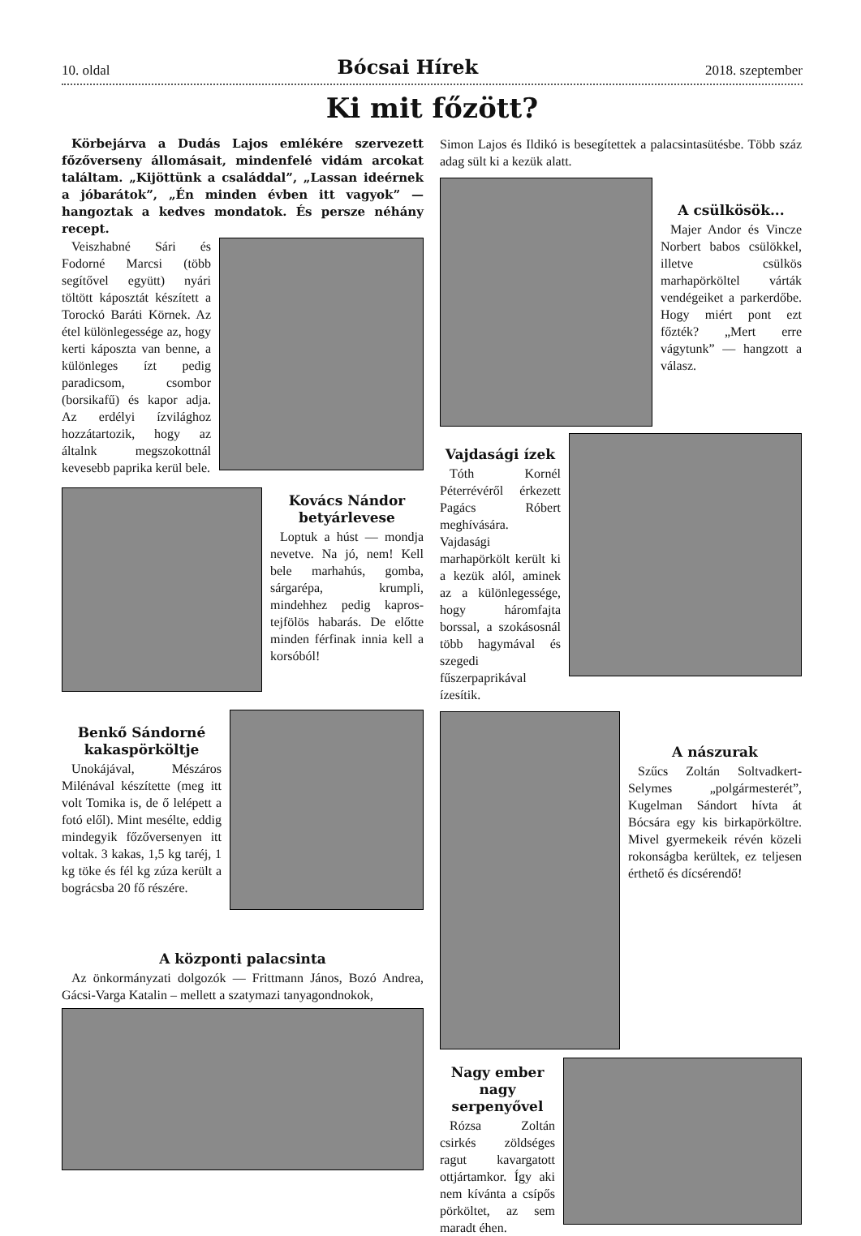10. oldal Bócsai Hírek 2018. szeptember
Ki mit főzött?
Körbejárva a Dudás Lajos emlékére szervezett főzőverseny állomásait, mindenfelé vidám arcokat találtam. „Kijöttünk a családdal”, „Lassan ideérnek a jóbarátok”, „Én minden évben itt vagyok” — hangoztak a kedves mondatok. És persze néhány recept.
Veiszhabné Sári és Fodorné Marcsi (több segítővel együtt) nyári töltött káposztát készített a Torockó Baráti Körnek. Az étel különlegessége az, hogy kerti káposzta van benne, a különleges ízt pedig paradicsom, csombor (borsikafű) és kapor adja. Az erdélyi ízvilághoz hozzátartozik, hogy az általnk megszokottnál kevesebb paprika kerül bele.
Kovács Nándor betyárlevese
Loptuk a húst — mondja nevetve. Na jó, nem! Kell bele marhahús, gomba, sárgarépa, krumpli, mindehhez pedig kapros-tejfölös habarás. De előtte minden férfinak innia kell a korsóból!
Benkő Sándorné kakaspörköltje
Unokájával, Mészáros Milénával készítette (meg itt volt Tomika is, de ő lelépett a fotó elől). Mint mesélte, eddig mindegyik főzőversenyen itt voltak. 3 kakas, 1,5 kg taréj, 1 kg töke és fél kg zúza került a bográcsba 20 fő részére.
A központi palacsinta
Az önkormányzati dolgozók — Frittmann János, Bozó Andrea, Gácsi-Varga Katalin – mellett a szatymazi tanyagondnokok,
Simon Lajos és Ildikó is besegítettek a palacsintasütésbe. Több száz adag sült ki a kezük alatt.
A csülkösök...
Majer Andor és Vincze Norbert babos csülökkel, illetve csülkös marhapörköltel várták vendégeiket a parkerdőbe. Hogy miért pont ezt főzték? „Mert erre vágytunk” — hangzott a válasz.
Vajdasági ízek
Tóth Kornél Péterrévéről érkezett Pagács Róbert meghívására. Vajdasági marhapörkölt került ki a kezük alól, aminek az a különlegessége, hogy háromfajta borssal, a szokásosnál több hagymával és szegedi fűszerpaprikával ízesítik.
A nászurak
Szűcs Zoltán Soltvadkert-Selymes „polgármesterét”, Kugelman Sándort hívta át Bócsára egy kis birkapörköltre. Mivel gyermekeik révén közeli rokonságba kerültek, ez teljesen érthető és dícsérendő!
Nagy ember nagy serpenyővel
Rózsa Zoltán csirkés zöldséges ragut kavargatott ottjártamkor. Így aki nem kívánta a csípős pörköltet, az sem maradt éhen.